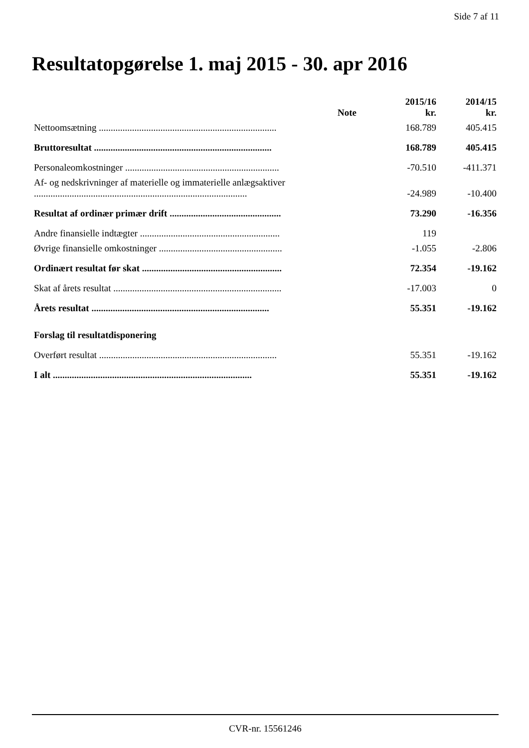Side 7 af 11
Resultatopgørelse 1. maj 2015 - 30. apr 2016
| | Note | 2015/16 kr. | 2014/15 kr. |
| --- | --- | --- | --- |
| Nettoomsætning ........................................................................... | | 168.789 | 405.415 |
| Bruttoresultat ........................................................................... | | 168.789 | 405.415 |
| Personaleomkostninger ................................................................. | | -70.510 | -411.371 |
| Af- og nedskrivninger af materielle og immaterielle anlægsaktiver .......................................................................................... | | -24.989 | -10.400 |
| Resultat af ordinær primær drift ............................................... | | 73.290 | -16.356 |
| Andre finansielle indtægter ........................................................... | | 119 | |
| Øvrige finansielle omkostninger .................................................... | | -1.055 | -2.806 |
| Ordinært resultat før skat ........................................................... | | 72.354 | -19.162 |
| Skat af årets resultat ....................................................................... | | -17.003 | 0 |
| Årets resultat ........................................................................... | | 55.351 | -19.162 |
| Forslag til resultatdisponering | | | |
| Overført resultat ........................................................................... | | 55.351 | -19.162 |
| I alt .................................................................................... | | 55.351 | -19.162 |
CVR-nr. 15561246